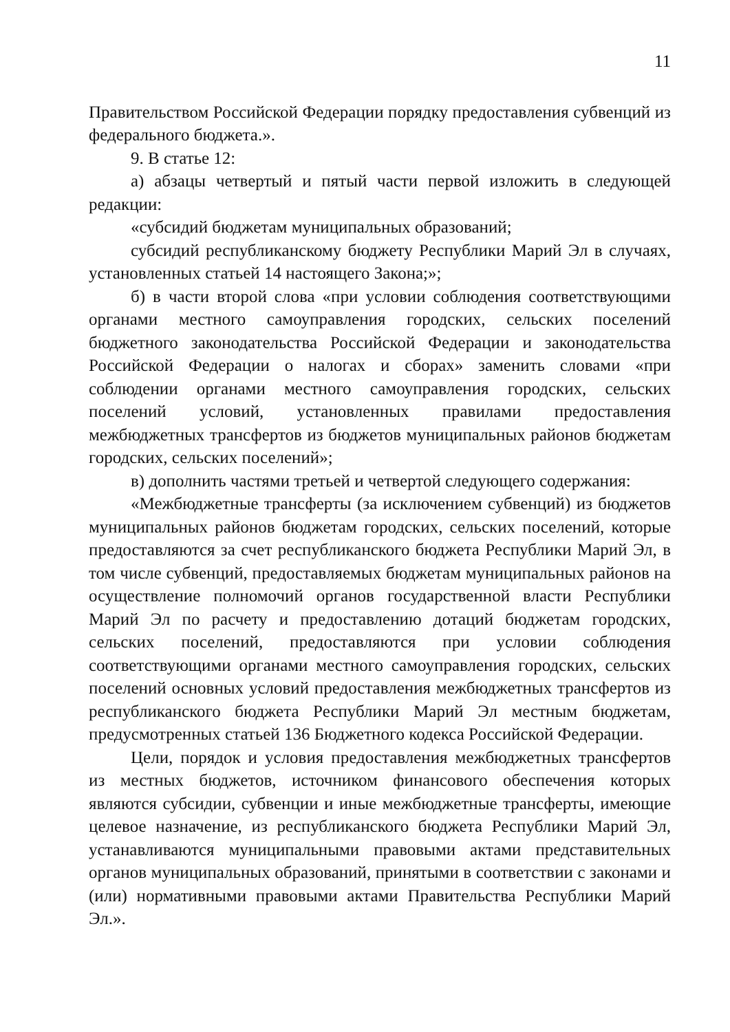11
Правительством Российской Федерации порядку предоставления субвенций из федерального бюджета.».
9. В статье 12:
а) абзацы четвертый и пятый части первой изложить в следующей редакции:
«субсидий бюджетам муниципальных образований;
субсидий республиканскому бюджету Республики Марий Эл в случаях, установленных статьей 14 настоящего Закона;»;
б) в части второй слова «при условии соблюдения соответствующими органами местного самоуправления городских, сельских поселений бюджетного законодательства Российской Федерации и законодательства Российской Федерации о налогах и сборах» заменить словами «при соблюдении органами местного самоуправления городских, сельских поселений условий, установленных правилами предоставления межбюджетных трансфертов из бюджетов муниципальных районов бюджетам городских, сельских поселений»;
в) дополнить частями третьей и четвертой следующего содержания:
«Межбюджетные трансферты (за исключением субвенций) из бюджетов муниципальных районов бюджетам городских, сельских поселений, которые предоставляются за счет республиканского бюджета Республики Марий Эл, в том числе субвенций, предоставляемых бюджетам муниципальных районов на осуществление полномочий органов государственной власти Республики Марий Эл по расчету и предоставлению дотаций бюджетам городских, сельских поселений, предоставляются при условии соблюдения соответствующими органами местного самоуправления городских, сельских поселений основных условий предоставления межбюджетных трансфертов из республиканского бюджета Республики Марий Эл местным бюджетам, предусмотренных статьей 136 Бюджетного кодекса Российской Федерации.
Цели, порядок и условия предоставления межбюджетных трансфертов из местных бюджетов, источником финансового обеспечения которых являются субсидии, субвенции и иные межбюджетные трансферты, имеющие целевое назначение, из республиканского бюджета Республики Марий Эл, устанавливаются муниципальными правовыми актами представительных органов муниципальных образований, принятыми в соответствии с законами и (или) нормативными правовыми актами Правительства Республики Марий Эл.».